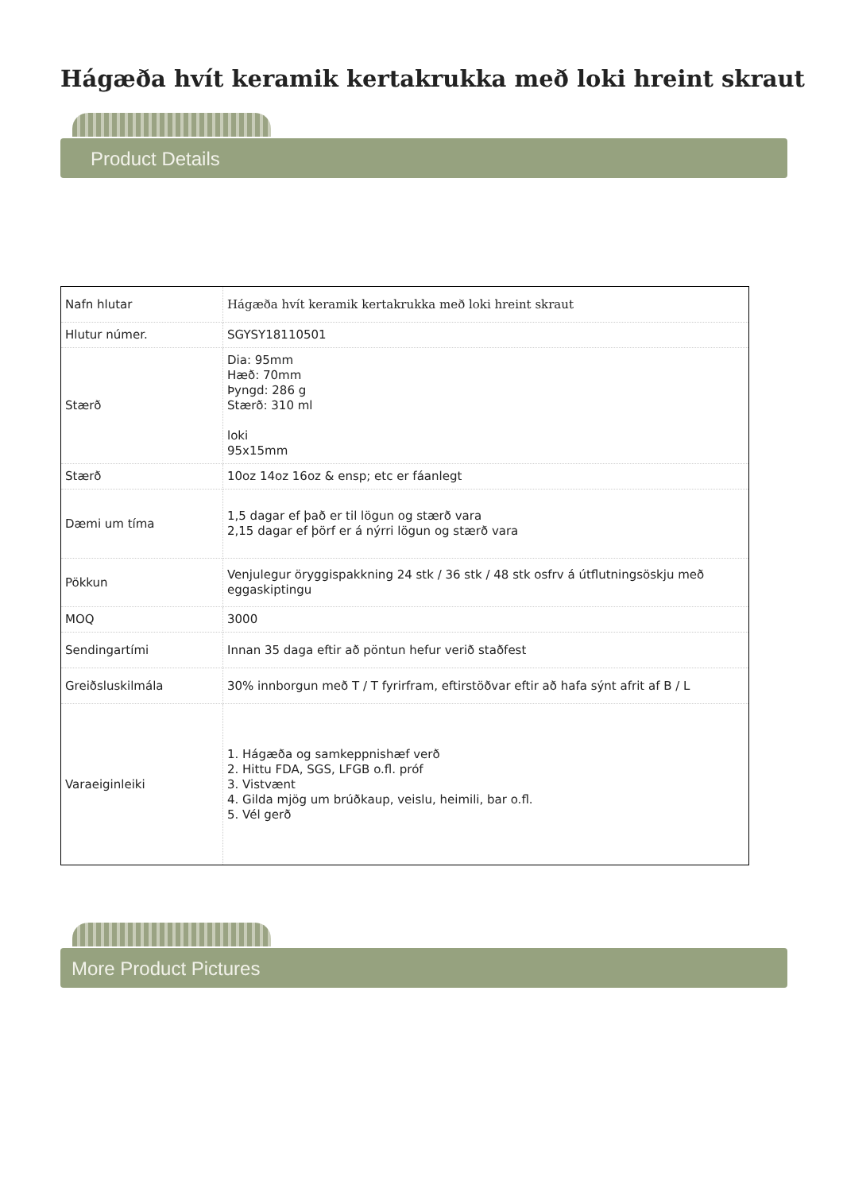Hágæða hvít keramik kertakrukka með loki hreint skraut
Product Details
| Nafn hlutar | Hágæða hvít keramik kertakrukka með loki hreint skraut |
| Hlutur númer. | SGYSY18110501 |
| Stærð | Dia: 95mm Hæð: 70mm Þyngd: 286 g Stærð: 310 ml loki 95x15mm |
| Stærð | 10oz 14oz 16oz & ensp; etc er fáanlegt |
| Dæmi um tíma | 1,5 dagar ef það er til lögun og stærð vara 2,15 dagar ef þörf er á nýrri lögun og stærð vara |
| Pökkun | Venjulegur öryggispakkning 24 stk / 36 stk / 48 stk osfrv á útflutningsöskju með eggaskiptingu |
| MOQ | 3000 |
| Sendingartími | Innan 35 daga eftir að pöntun hefur verið staðfest |
| Greiðsluskilmála | 30% innborgun með T / T fyrirfram, eftirstöðvar eftir að hafa sýnt afrit af B / L |
| Varaeiginleiki | 1. Hágæða og samkeppnishæf verð 2. Hittu FDA, SGS, LFGB o.fl. próf 3. Vistvænt 4. Gilda mjög um brúðkaup, veislu, heimili, bar o.fl. 5. Vél gerð |
More Product Pictures